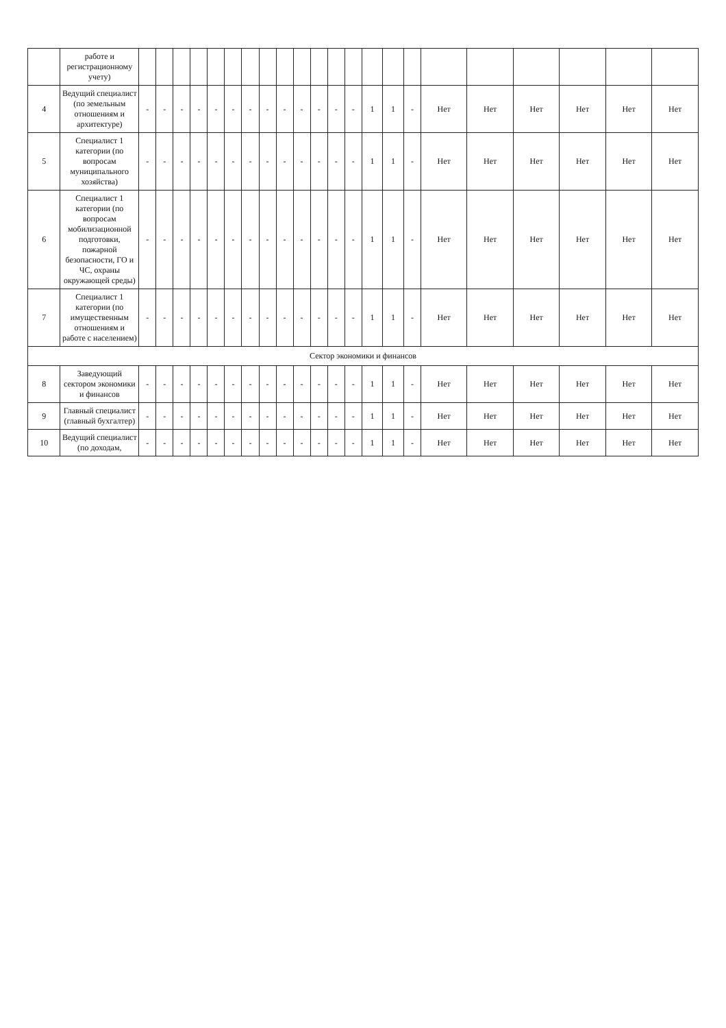| | работе и регистрационному учету) | | | | | | | | | | | | | | | | | | | | | | |
| 4 | Ведущий специалист (по земельным отношениям и архитектуре) | - | - | - | - | - | - | - | - | - | - | - | - | - | 1 | 1 | - | Нет | Нет | Нет | Нет | Нет | Нет |
| 5 | Специалист 1 категории (по вопросам муниципального хозяйства) | - | - | - | - | - | - | - | - | - | - | - | - | - | 1 | 1 | - | Нет | Нет | Нет | Нет | Нет | Нет |
| 6 | Специалист 1 категории (по вопросам мобилизационной подготовки, пожарной безопасности, ГО и ЧС, охраны окружающей среды) | - | - | - | - | - | - | - | - | - | - | - | - | - | 1 | 1 | - | Нет | Нет | Нет | Нет | Нет | Нет |
| 7 | Специалист 1 категории (по имущественным отношениям и работе с населением) | - | - | - | - | - | - | - | - | - | - | - | - | - | 1 | 1 | - | Нет | Нет | Нет | Нет | Нет | Нет |
| Сектор экономики и финансов | | | | | | | | | | | | | | | | | | | | | | | |
| 8 | Заведующий сектором экономики и финансов | - | - | - | - | - | - | - | - | - | - | - | - | - | 1 | 1 | - | Нет | Нет | Нет | Нет | Нет | Нет |
| 9 | Главный специалист (главный бухгалтер) | - | - | - | - | - | - | - | - | - | - | - | - | - | 1 | 1 | - | Нет | Нет | Нет | Нет | Нет | Нет |
| 10 | Ведущий специалист (по доходам, | - | - | - | - | - | - | - | - | - | - | - | - | - | 1 | 1 | - | Нет | Нет | Нет | Нет | Нет | Нет |